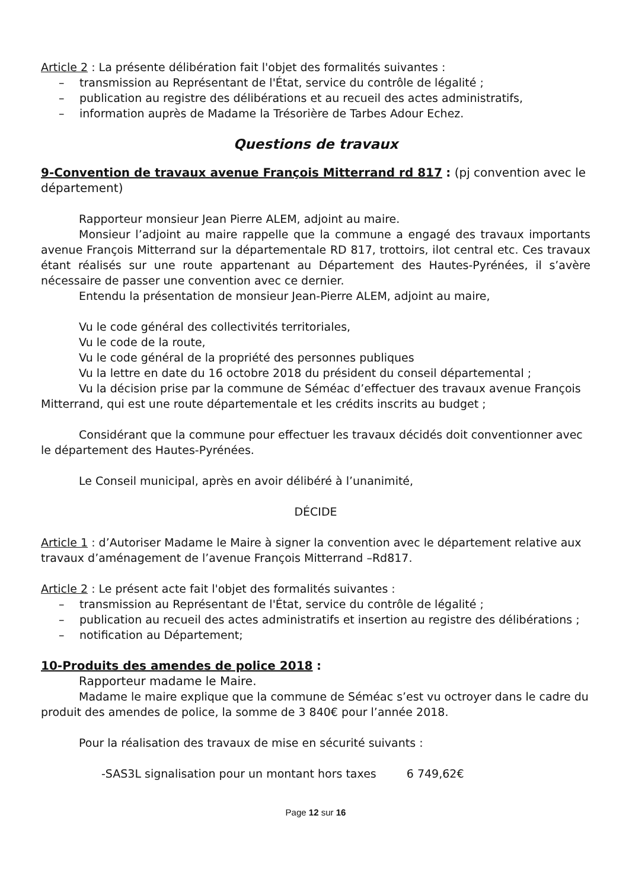Article 2 : La présente délibération fait l'objet des formalités suivantes :
transmission au Représentant de l'État, service du contrôle de légalité ;
publication au registre des délibérations et au recueil des actes administratifs,
information auprès de Madame la Trésorière de Tarbes Adour Echez.
Questions de travaux
9-Convention de travaux avenue François Mitterrand rd 817 : (pj convention avec le département)
Rapporteur monsieur Jean Pierre ALEM, adjoint au maire.
Monsieur l’adjoint au maire rappelle que la commune a engagé des travaux importants avenue François Mitterrand sur la départementale RD 817, trottoirs, ilot central etc. Ces travaux étant réalisés sur une route appartenant au Département des Hautes-Pyrénées, il s’avère nécessaire de passer une convention avec ce dernier.
Entendu la présentation de monsieur Jean-Pierre ALEM, adjoint au maire,
Vu le code général des collectivités territoriales,
Vu le code de la route,
Vu le code général de la propriété des personnes publiques
Vu la lettre en date du 16 octobre 2018 du président du conseil départemental ;
Vu la décision prise par la commune de Séméac d’effectuer des travaux avenue François Mitterrand, qui est une route départementale et les crédits inscrits au budget ;
Considérant que la commune pour effectuer les travaux décidés doit conventionner avec le département des Hautes-Pyrénées.
Le Conseil municipal, après en avoir délibéré à l’unanimité,
DÉCIDE
Article 1 : d’Autoriser Madame le Maire à signer la convention avec le département relative aux travaux d’aménagement de l’avenue François Mitterrand –Rd817.
Article 2 : Le présent acte fait l'objet des formalités suivantes :
transmission au Représentant de l'État, service du contrôle de légalité ;
publication au recueil des actes administratifs et insertion au registre des délibérations ;
notification au Département;
10-Produits des amendes de police 2018 :
Rapporteur madame le Maire.
Madame le maire explique que la commune de Séméac s’est vu octroyer dans le cadre du produit des amendes de police, la somme de 3 840€ pour l’année 2018.
Pour la réalisation des travaux de mise en sécurité suivants :
-SAS3L signalisation pour un montant hors taxes 6 749,62€
Page 12 sur 16